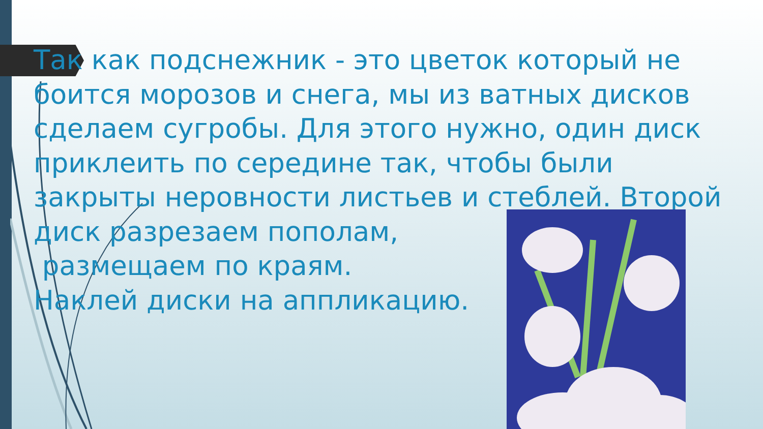Так как подснежник - это цветок который не боится морозов и снега, мы из ватных дисков сделаем сугробы. Для этого нужно, один диск приклеить по середине так, чтобы были закрыты неровности листьев и стеблей. Второй диск разрезаем пополам,
размещаем по краям.
Наклей диски на аппликацию.